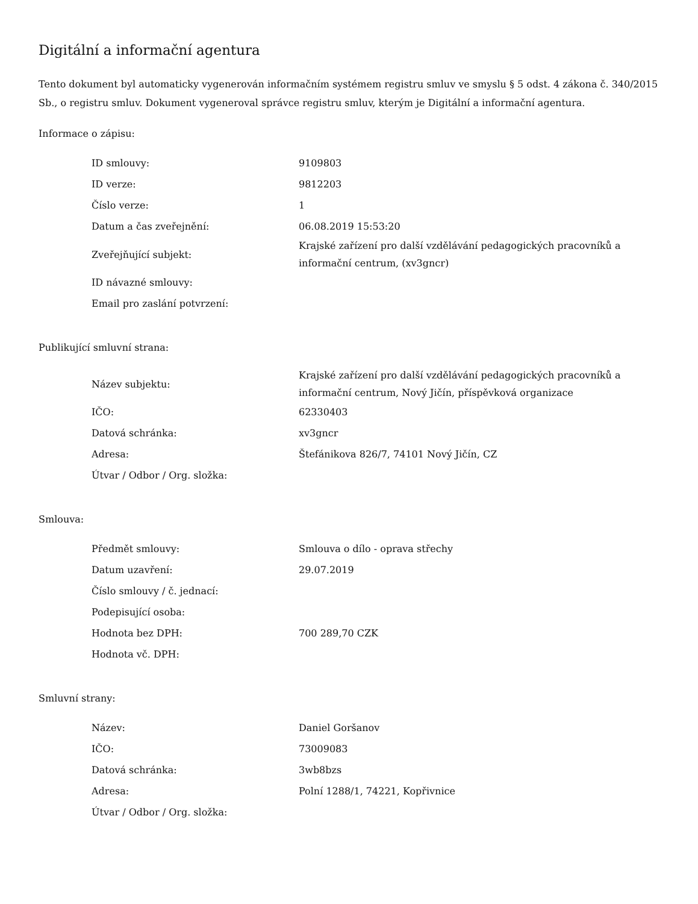Digitální a informační agentura
Tento dokument byl automaticky vygenerován informačním systémem registru smluv ve smyslu § 5 odst. 4 zákona č. 340/2015 Sb., o registru smluv. Dokument vygeneroval správce registru smluv, kterým je Digitální a informační agentura.
Informace o zápisu:
| ID smlouvy: | 9109803 |
| ID verze: | 9812203 |
| Číslo verze: | 1 |
| Datum a čas zveřejnění: | 06.08.2019 15:53:20 |
| Zveřejňující subjekt: | Krajské zařízení pro další vzdělávání pedagogických pracovníků a informační centrum, (xv3gncr) |
| ID návazné smlouvy: | |
| Email pro zaslání potvrzení: | |
Publikující smluvní strana:
| Název subjektu: | Krajské zařízení pro další vzdělávání pedagogických pracovníků a informační centrum, Nový Jičín, příspěvková organizace |
| IČO: | 62330403 |
| Datová schránka: | xv3gncr |
| Adresa: | Štefánikova 826/7, 74101 Nový Jičín, CZ |
| Útvar / Odbor / Org. složka: | |
Smlouva:
| Předmět smlouvy: | Smlouva o dílo - oprava střechy |
| Datum uzavření: | 29.07.2019 |
| Číslo smlouvy / č. jednací: | |
| Podepisující osoba: | |
| Hodnota bez DPH: | 700 289,70 CZK |
| Hodnota vč. DPH: | |
Smluvní strany:
| Název: | Daniel Goršanov |
| IČO: | 73009083 |
| Datová schránka: | 3wb8bzs |
| Adresa: | Polní 1288/1, 74221, Kopřivnice |
| Útvar / Odbor / Org. složka: | |